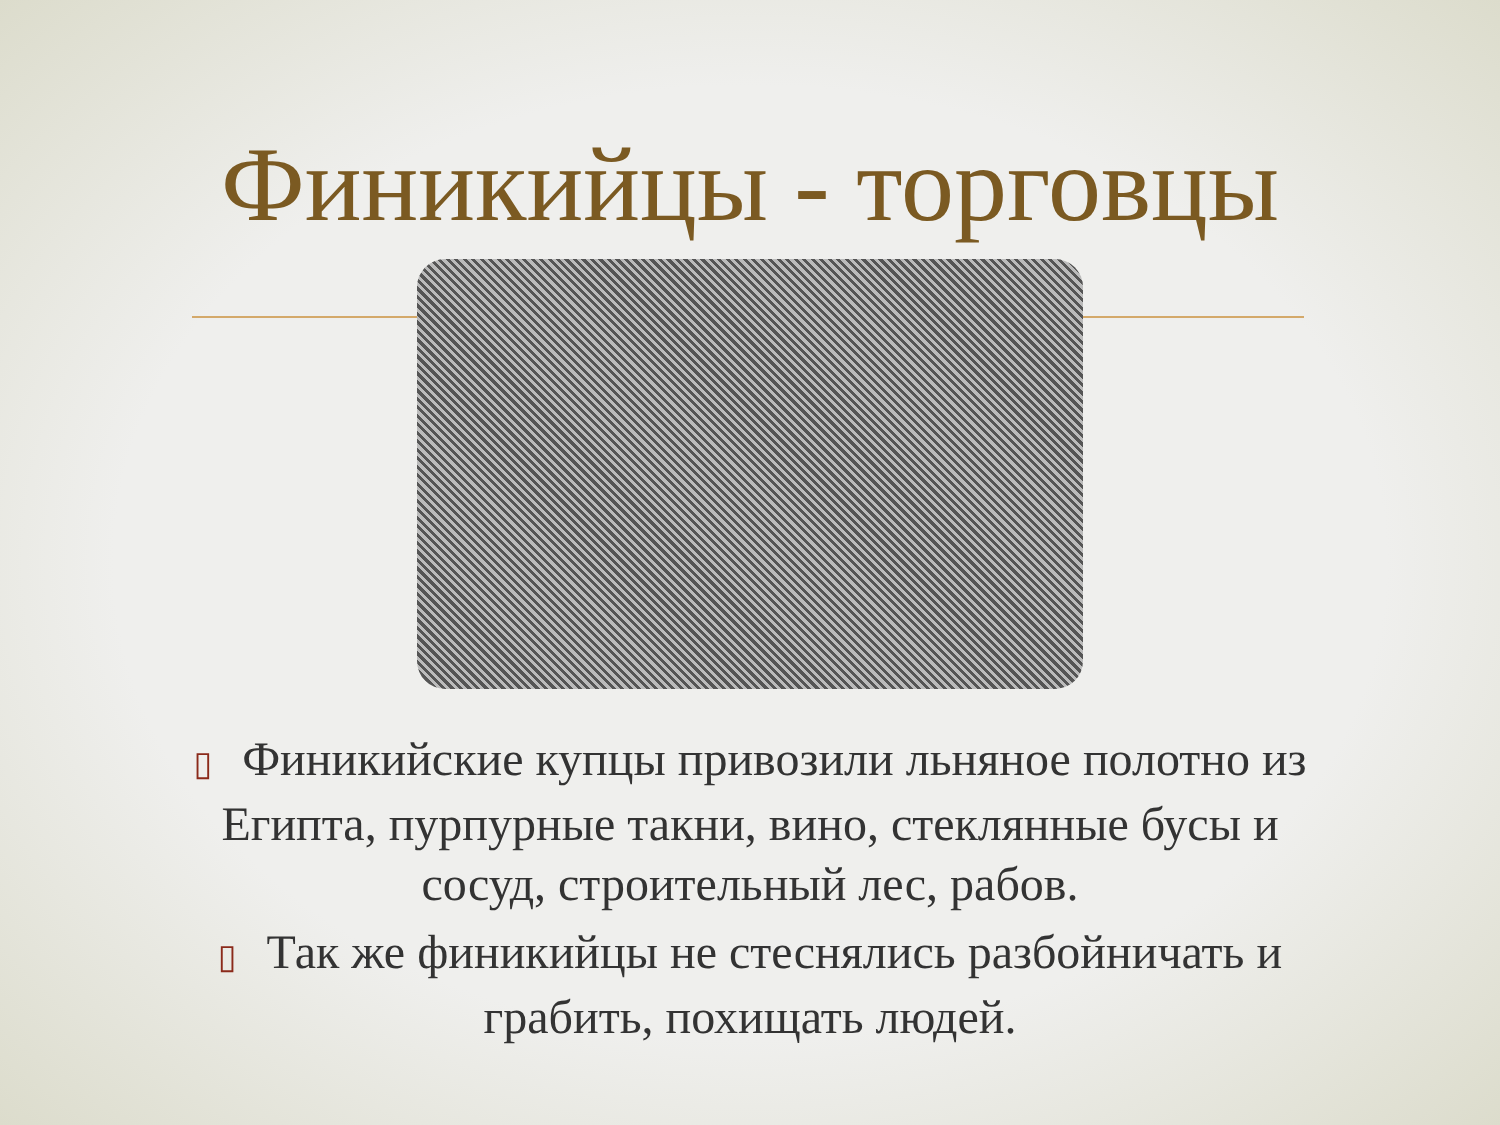Финикийцы - торговцы
▯ Финикийские купцы привозили льняное полотно из Египта, пурпурные такни, вино, стеклянные бусы и сосуд, строительный лес, рабов.
▯ Так же финикийцы не стеснялись разбойничать и грабить, похищать людей.